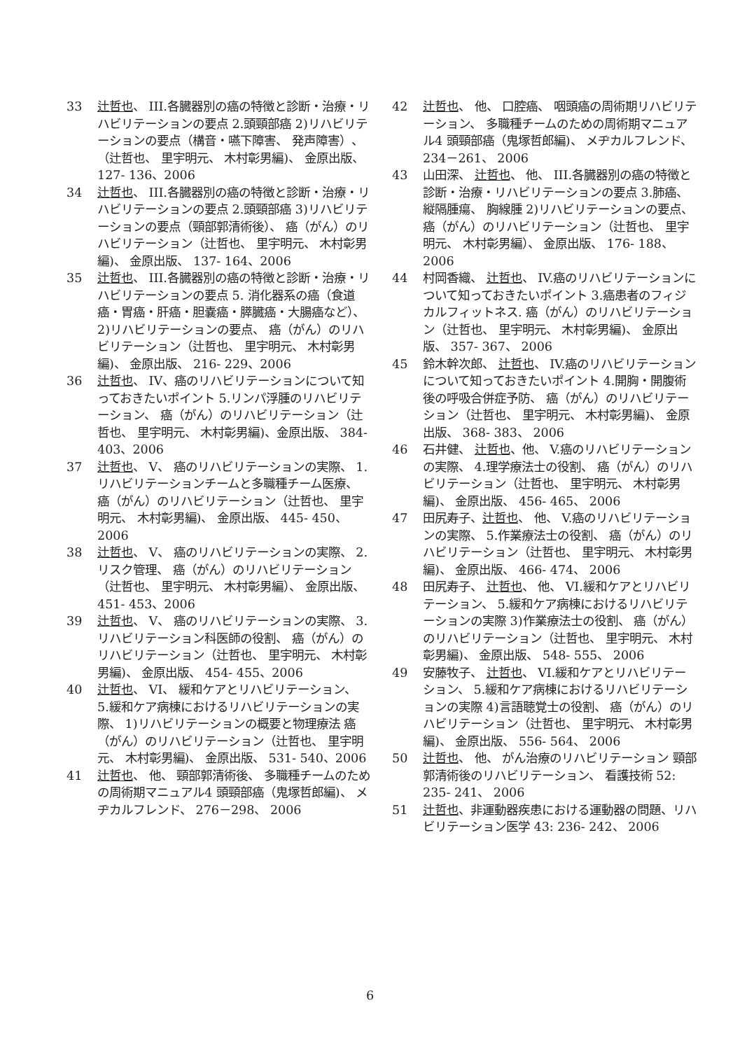33 辻哲也、 III.各臓器別の癌の特徴と診断・治療・リハビリテーションの要点 2.頭頸部癌 2)リハビリテーションの要点（構音・嚥下障害、 発声障害）、（辻哲也、 里宇明元、 木村彰男編)、 金原出版、 127- 136、2006
34 辻哲也、 III.各臓器別の癌の特徴と診断・治療・リハビリテーションの要点 2.頭頸部癌 3)リハビリテーションの要点（頸部郭清術後）、 癌（がん）のリハビリテーション（辻哲也、 里宇明元、 木村彰男編)、 金原出版、 137- 164、2006
35 辻哲也、 III.各臓器別の癌の特徴と診断・治療・リハビリテーションの要点 5. 消化器系の癌（食道癌・胃癌・肝癌・胆嚢癌・膵臓癌・大腸癌など）、 2)リハビリテーションの要点、 癌（がん）のリハビリテーション（辻哲也、 里宇明元、 木村彰男編)、 金原出版、 216- 229、2006
36 辻哲也、 IV、癌のリハビリテーションについて知っておきたいポイント 5.リンパ浮腫のリハビリテーション、 癌（がん）のリハビリテーション（辻哲也、 里宇明元、 木村彰男編)、金原出版、 384- 403、2006
37 辻哲也、 V、 癌のリハビリテーションの実際、 1.リハビリテーションチームと多職種チーム医療、 癌（がん）のリハビリテーション（辻哲也、 里宇明元、 木村彰男編)、 金原出版、 445- 450、2006
38 辻哲也、 V、 癌のリハビリテーションの実際、 2.リスク管理、 癌（がん）のリハビリテーション（辻哲也、 里宇明元、 木村彰男編）、 金原出版、 451- 453、2006
39 辻哲也、 V、 癌のリハビリテーションの実際、 3.リハビリテーション科医師の役割、 癌（がん）のリハビリテーション（辻哲也、 里宇明元、 木村彰男編)、 金原出版、 454- 455、2006
40 辻哲也、 VI、 緩和ケアとリハビリテーション、 5.緩和ケア病棟におけるリハビリテーションの実際、 1)リハビリテーションの概要と物理療法 癌（がん）のリハビリテーション（辻哲也、 里宇明元、 木村彰男編)、 金原出版、 531- 540、2006
41 辻哲也、 他、 頸部郭清術後、 多職種チームのための周術期マニュアル4 頭頸部癌（鬼塚哲郎編)、 メヂカルフレンド、 276－298、 2006
42 辻哲也、 他、 口腔癌、 咽頭癌の周術期リハビリテーション、 多職種チームのための周術期マニュアル4 頭頸部癌（鬼塚哲郎編)、 メヂカルフレンド、 234－261、 2006
43 山田深、 辻哲也、 他、 III.各臓器別の癌の特徴と診断・治療・リハビリテーションの要点 3.肺癌、 縦隔腫瘍、 胸線腫 2)リハビリテーションの要点、 癌（がん）のリハビリテーション（辻哲也、 里宇明元、 木村彰男編）、 金原出版、 176- 188、 2006
44 村岡香織、 辻哲也、 IV.癌のリハビリテーションについて知っておきたいポイント 3.癌患者のフィジカルフィットネス. 癌（がん）のリハビリテーション（辻哲也、 里宇明元、 木村彰男編)、 金原出版、 357- 367、 2006
45 鈴木幹次郎、 辻哲也、 IV.癌のリハビリテーションについて知っておきたいポイント 4.開胸・開腹術後の呼吸合併症予防、 癌（がん）のリハビリテーション（辻哲也、 里宇明元、 木村彰男編)、 金原出版、 368- 383、 2006
46 石井健、 辻哲也、他、 V.癌のリハビリテーションの実際、 4.理学療法士の役割、 癌（がん）のリハビリテーション（辻哲也、 里宇明元、 木村彰男編)、 金原出版、 456- 465、 2006
47 田尻寿子、辻哲也、 他、 V.癌のリハビリテーションの実際、 5.作業療法士の役割、 癌（がん）のリハビリテーション（辻哲也、 里宇明元、 木村彰男編)、 金原出版、 466- 474、 2006
48 田尻寿子、 辻哲也、 他、 VI.緩和ケアとリハビリテーション、 5.緩和ケア病棟におけるリハビリテーションの実際 3)作業療法士の役割、 癌（がん）のリハビリテーション（辻哲也、 里宇明元、 木村彰男編)、 金原出版、 548- 555、 2006
49 安藤牧子、 辻哲也、 VI.緩和ケアとリハビリテーション、 5.緩和ケア病棟におけるリハビリテーションの実際 4)言語聴覚士の役割、 癌（がん）のリハビリテーション（辻哲也、 里宇明元、 木村彰男編)、 金原出版、 556- 564、 2006
50 辻哲也、 他、 がん治療のリハビリテーション 頸部郭清術後のリハビリテーション、 看護技術 52: 235- 241、 2006
51 辻哲也、非運動器疾患における運動器の問題、リハビリテーション医学 43: 236- 242、 2006
6